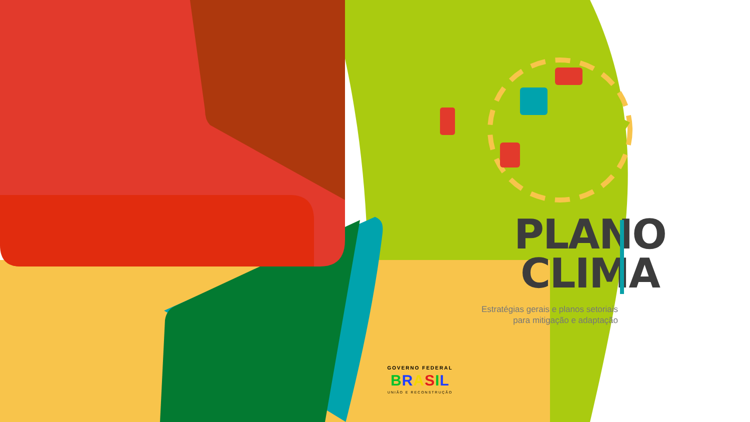PLANO
CLIMA
Estratégias gerais e planos setoriais
para mitigação e adaptação
GOVERNO FEDERAL
BRASIL
UNIÃO E RECONSTRUÇÃO